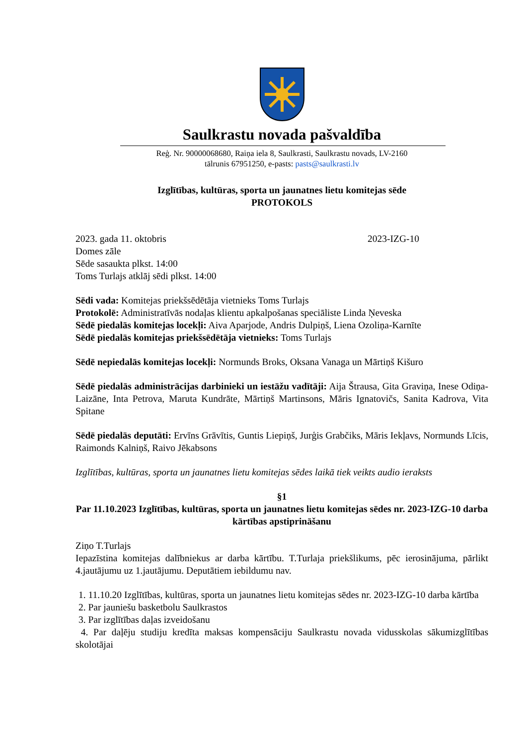Saulkrastu novada pašvaldība
Reģ. Nr. 90000068680, Raiņa iela 8, Saulkrasti, Saulkrastu novads, LV-2160
tālrunis 67951250, e-pasts: pasts@saulkrasti.lv
Izglītības, kultūras, sporta un jaunatnes lietu komitejas sēde
PROTOKOLS
2023. gada 11. oktobris 2023-IZG-10
Domes zāle
Sēde sasaukta plkst. 14:00
Toms Turlajs atklāj sēdi plkst. 14:00
Sēdi vada: Komitejas priekšsēdētāja vietnieks Toms Turlajs
Protokolē: Administratīvās nodaļas klientu apkalpošanas speciāliste Linda Ņeveska
Sēdē piedalās komitejas locekļi: Aiva Aparjode, Andris Dulpiņš, Liena Ozoliņa-Karnīte
Sēdē piedalās komitejas priekšsēdētāja vietnieks: Toms Turlajs
Sēdē nepiedalās komitejas locekļi: Normunds Broks, Oksana Vanaga un Mārtiņš Kišuro
Sēdē piedalās administrācijas darbinieki un iestāžu vadītāji: Aija Štrausa, Gita Graviņa, Inese Odiņa-Laizāne, Inta Petrova, Maruta Kundrāte, Mārtiņš Martinsons, Māris Ignatovičs, Sanita Kadrova, Vita Spitane
Sēdē piedalās deputāti: Ervīns Grāvītis, Guntis Liepiņš, Jurģis Grabčiks, Māris Iekļavs, Normunds Līcis, Raimonds Kalniņš, Raivo Jēkabsons
Izglītības, kultūras, sporta un jaunatnes lietu komitejas sēdes laikā tiek veikts audio ieraksts
§1
Par 11.10.2023 Izglītības, kultūras, sporta un jaunatnes lietu komitejas sēdes nr. 2023-IZG-10 darba kārtības apstiprināšanu
Ziņo T.Turlajs
Iepazīstina komitejas dalībniekus ar darba kārtību. T.Turlaja priekšlikums, pēc ierosinājuma, pārlikt 4.jautājumu uz 1.jautājumu. Deputātiem iebildumu nav.
1. 11.10.20 Izglītības, kultūras, sporta un jaunatnes lietu komitejas sēdes nr. 2023-IZG-10 darba kārtība
2. Par jauniešu basketbolu Saulkrastos
3. Par izglītības daļas izveidošanu
4. Par daļēju studiju kredīta maksas kompensāciju Saulkrastu novada vidusskolas sākumizglītības skolotājai